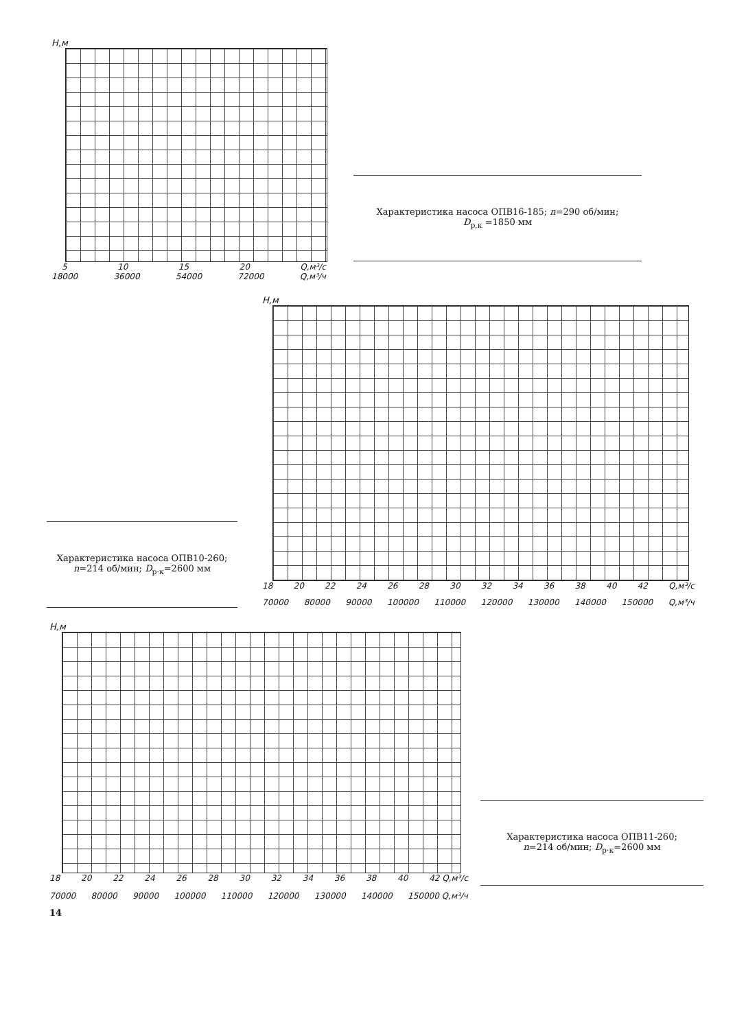H,м
5 10 15 20 Q,м³/с
18000 36000 54000 72000 Q,м³/ч
Характеристика насоса ОПВ16-185; n=290 об/мин;
D<sub>р,к</sub> =1850 мм
Характеристика насоса ОПВ10-260;
n=214 об/мин; D<sub>р·к</sub>=2600 мм
H,м
18 20 22 24 26 28 30 32 34 36 38 40 42 Q,м³/с
70000 80000 90000 100000 110000 120000 130000 140000 150000 Q,м³/ч
H,м
18 20 22 24 26 28 30 32 34 36 38 40 42 Q,м³/с
70000 80000 90000 100000 110000 120000 130000 140000 150000 Q,м³/ч
14
Характеристика насоса ОПВ11-260;
n=214 об/мин; D<sub>р·к</sub>=2600 мм